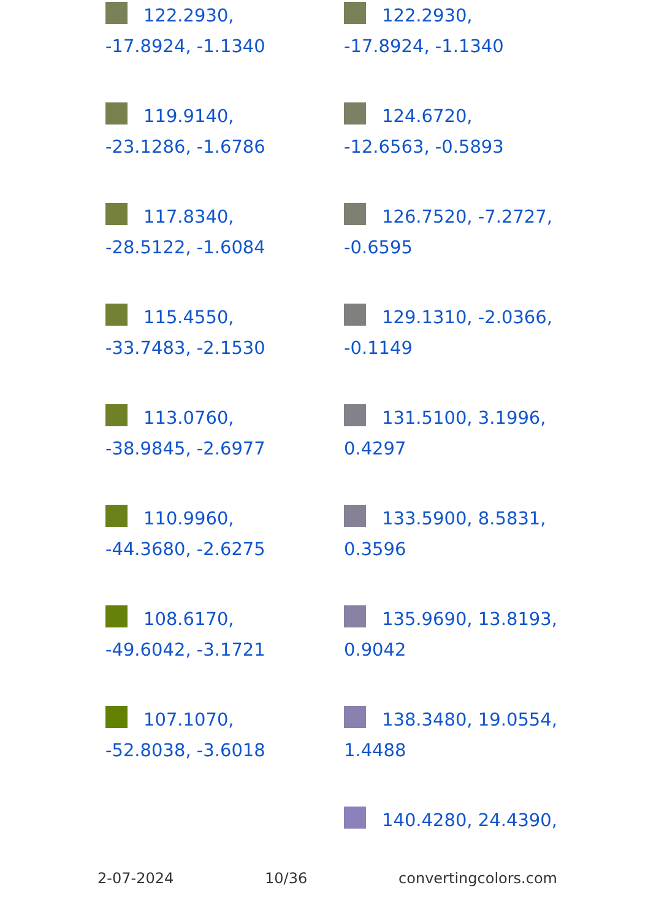122.2930,
-17.8924, -1.1340
119.9140,
-23.1286, -1.6786
117.8340,
-28.5122, -1.6084
115.4550,
-33.7483, -2.1530
113.0760,
-38.9845, -2.6977
110.9960,
-44.3680, -2.6275
108.6170,
-49.6042, -3.1721
107.1070,
-52.8038, -3.6018
122.2930,
-17.8924, -1.1340
124.6720,
-12.6563, -0.5893
126.7520, -7.2727,
-0.6595
129.1310, -2.0366,
-0.1149
131.5100, 3.1996,
0.4297
133.5900, 8.5831,
0.3596
135.9690, 13.8193,
0.9042
138.3480, 19.0554,
1.4488
140.4280, 24.4390,
2-07-2024 10/36 convertingcolors.com